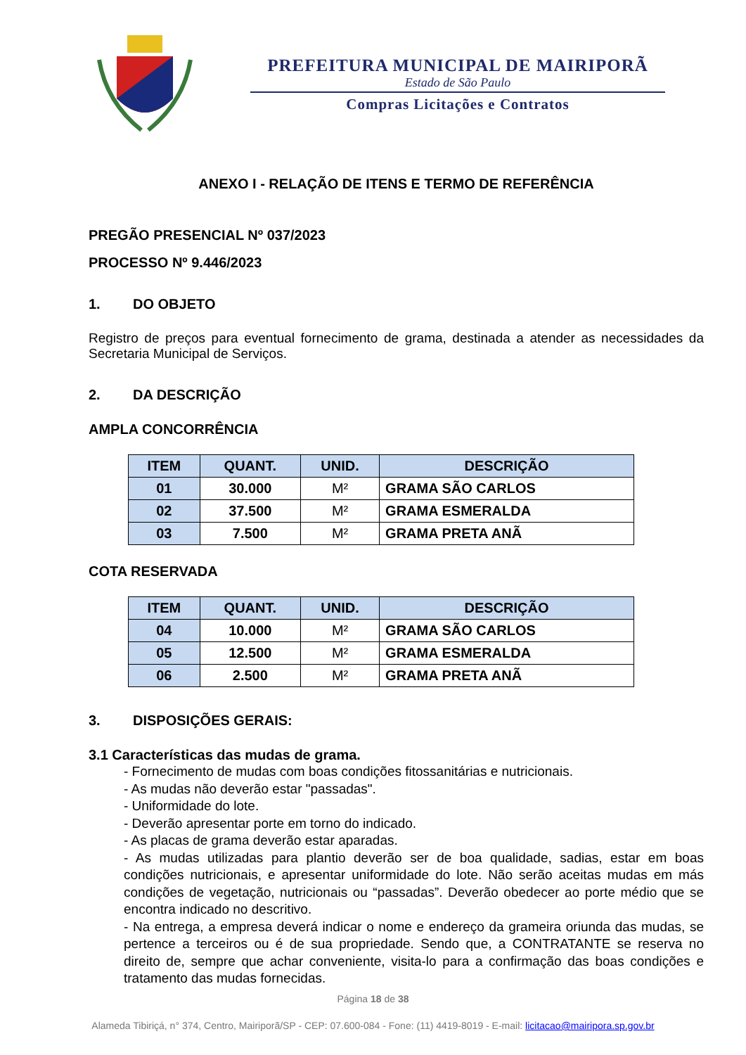PREFEITURA MUNICIPAL DE MAIRIPORÃ
Estado de São Paulo
Compras Licitações e Contratos
ANEXO I - RELAÇÃO DE ITENS E TERMO DE REFERÊNCIA
PREGÃO PRESENCIAL Nº 037/2023
PROCESSO Nº 9.446/2023
1. DO OBJETO
Registro de preços para eventual fornecimento de grama, destinada a atender as necessidades da Secretaria Municipal de Serviços.
2. DA DESCRIÇÃO
AMPLA CONCORRÊNCIA
| ITEM | QUANT. | UNID. | DESCRIÇÃO |
| --- | --- | --- | --- |
| 01 | 30.000 | M² | GRAMA SÃO CARLOS |
| 02 | 37.500 | M² | GRAMA ESMERALDA |
| 03 | 7.500 | M² | GRAMA PRETA ANÃ |
COTA RESERVADA
| ITEM | QUANT. | UNID. | DESCRIÇÃO |
| --- | --- | --- | --- |
| 04 | 10.000 | M² | GRAMA SÃO CARLOS |
| 05 | 12.500 | M² | GRAMA ESMERALDA |
| 06 | 2.500 | M² | GRAMA PRETA ANÃ |
3. DISPOSIÇÕES GERAIS:
3.1 Características das mudas de grama.
- Fornecimento de mudas com boas condições fitossanitárias e nutricionais.
- As mudas não deverão estar "passadas".
- Uniformidade do lote.
- Deverão apresentar porte em torno do indicado.
- As placas de grama deverão estar aparadas.
- As mudas utilizadas para plantio deverão ser de boa qualidade, sadias, estar em boas condições nutricionais, e apresentar uniformidade do lote. Não serão aceitas mudas em más condições de vegetação, nutricionais ou “passadas”. Deverão obedecer ao porte médio que se encontra indicado no descritivo.
- Na entrega, a empresa deverá indicar o nome e endereço da grameira oriunda das mudas, se pertence a terceiros ou é de sua propriedade. Sendo que, a CONTRATANTE se reserva no direito de, sempre que achar conveniente, visita-lo para a confirmação das boas condições e tratamento das mudas fornecidas.
Página 18 de 38
Alameda Tibiriçá, n° 374, Centro, Mairiporã/SP - CEP: 07.600-084 - Fone: (11) 4419-8019 - E-mail: licitacao@mairipora.sp.gov.br